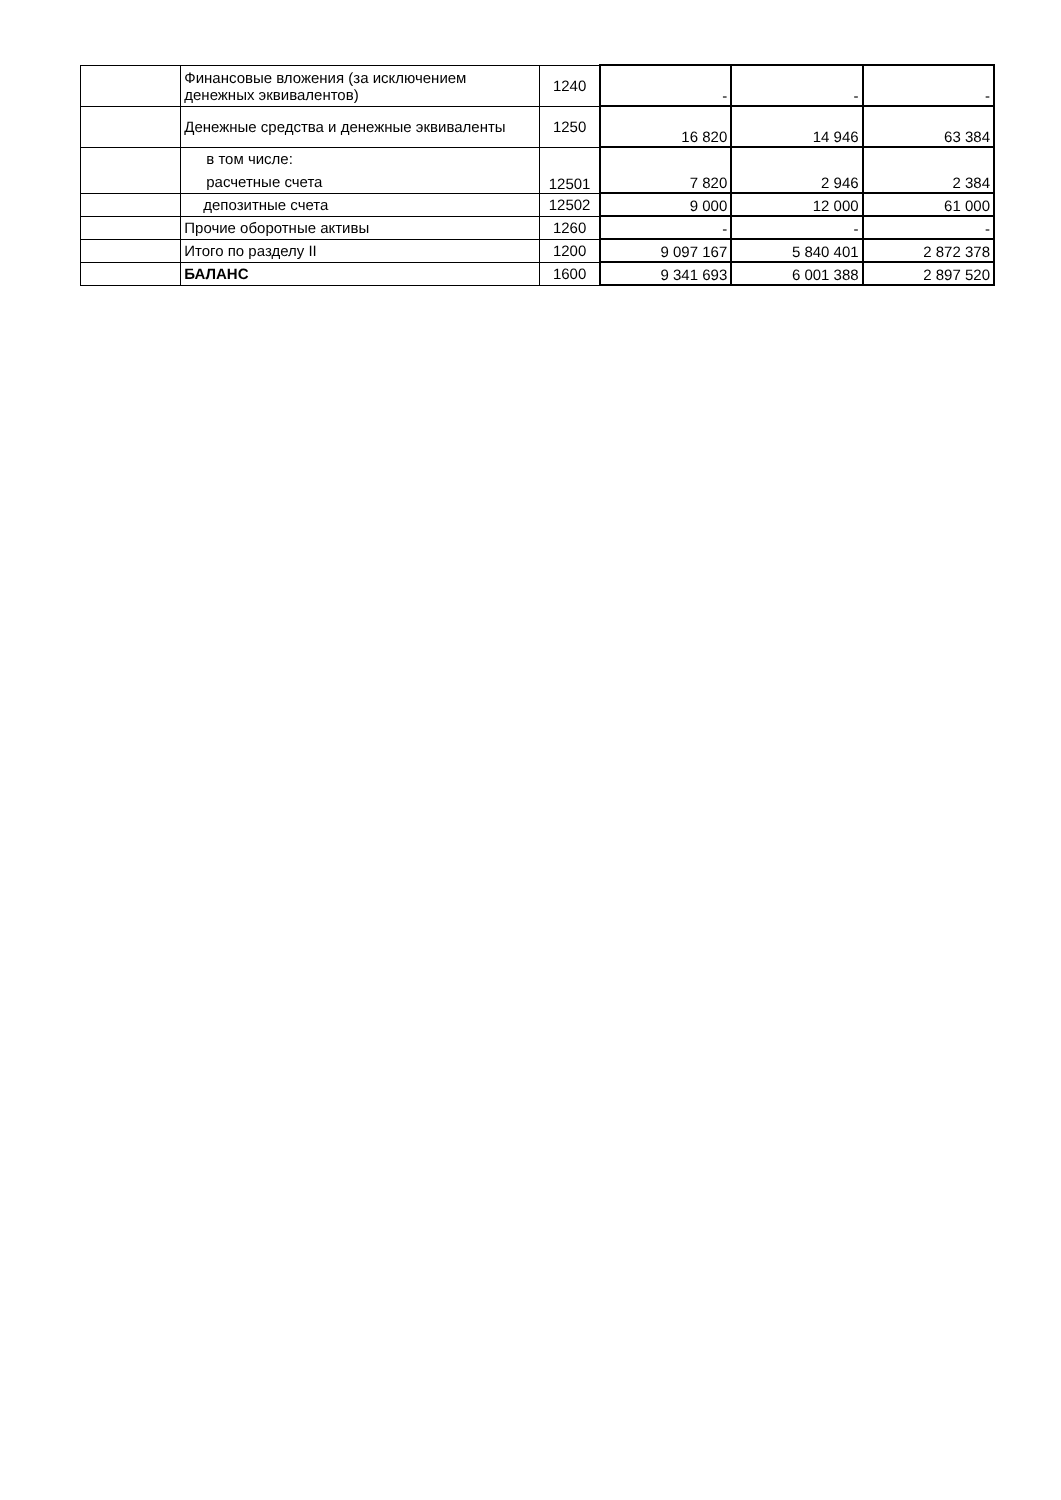| | Финансовые вложения (за исключением денежных эквивалентов) | 1240 | - | - | - |
| | Денежные средства и денежные эквиваленты | 1250 | 16 820 | 14 946 | 63 384 |
| | в том числе: расчетные счета | 12501 | 7 820 | 2 946 | 2 384 |
| | депозитные счета | 12502 | 9 000 | 12 000 | 61 000 |
| | Прочие оборотные активы | 1260 | - | - | - |
| | Итого по разделу II | 1200 | 9 097 167 | 5 840 401 | 2 872 378 |
| | БАЛАНС | 1600 | 9 341 693 | 6 001 388 | 2 897 520 |